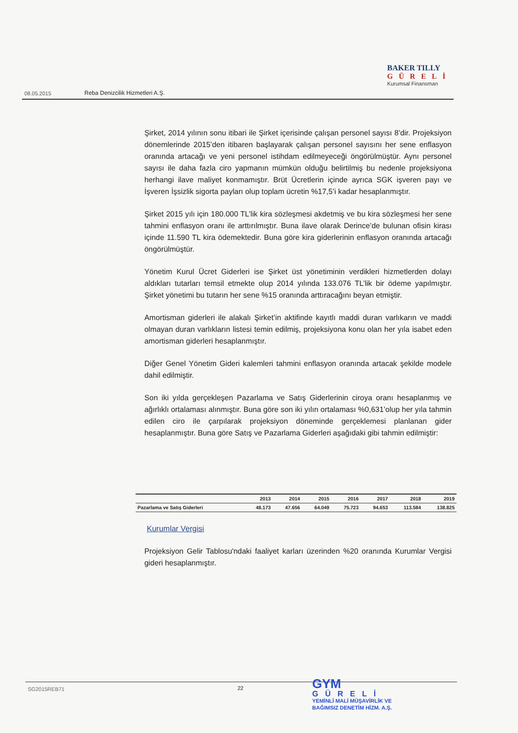BAKER TILLY
GÜRELİ
Kurumsal Finansman
08.05.2015
Reba Denizcilik Hizmetleri A.Ş.
Şirket, 2014 yılının sonu itibari ile Şirket içerisinde çalışan personel sayısı 8’dir. Projeksiyon dönemlerinde 2015’den itibaren başlayarak çalışan personel sayısını her sene enflasyon oranında artacağı ve yeni personel istihdam edilmeyeceği öngörülmüştür. Aynı personel sayısı ile daha fazla ciro yapmanın mümkün olduğu belirtilmiş bu nedenle projeksiyona herhangi ilave maliyet konmamıştır. Brüt Ücretlerin içinde ayrıca SGK işveren payı ve İşveren İşsizlik sigorta payları olup toplam ücretin %17,5’i kadar hesaplanmıştır.
Şirket 2015 yılı için 180.000 TL’lik kira sözleşmesi akdetmiş ve bu kira sözleşmesi her sene tahmini enflasyon oranı ile arttırılmıştır. Buna ilave olarak Derince’de bulunan ofisin kirası içinde 11.590 TL kira ödemektedir. Buna göre kira giderlerinin enflasyon oranında artacağı öngörülmüştür.
Yönetim Kurul Ücret Giderleri ise Şirket üst yönetiminin verdikleri hizmetlerden dolayı aldıkları tutarları temsil etmekte olup 2014 yılında 133.076 TL’lik bir ödeme yapılmıştır. Şirket yönetimi bu tutarın her sene %15 oranında arttıracağını beyan etmiştir.
Amortisman giderleri ile alakalı Şirket’in aktifinde kayıtlı maddi duran varlıkarın ve maddi olmayan duran varlıkların listesi temin edilmiş, projeksiyona konu olan her yıla isabet eden amortisman giderleri hesaplanmıştır.
Diğer Genel Yönetim Gideri kalemleri tahmini enflasyon oranında artacak şekilde modele dahil edilmiştir.
Son iki yılda gerçekleşen Pazarlama ve Satış Giderlerinin ciroya oranı hesaplanmış ve ağırlıklı ortalaması alınmıştır. Buna göre son iki yılın ortalaması %0,631’olup her yıla tahmin edilen ciro ile çarpılarak projeksiyon döneminde gerçeklemesi planlanan gider hesaplanmıştır. Buna göre Satış ve Pazarlama Giderleri aşağıdaki gibi tahmin edilmiştir:
Kurumlar Vergisi
Projeksiyon Gelir Tablosu'ndaki faaliyet karları üzerinden %20 oranında Kurumlar Vergisi gideri hesaplanmıştır.
| | 2013 | 2014 | 2015 | 2016 | 2017 | 2018 | 2019 |
| --- | --- | --- | --- | --- | --- | --- | --- |
| Pazarlama ve Satış Giderleri | 48.173 | 47.656 | 64.049 | 75.723 | 94.653 | 113.584 | 138.825 |
SG2015REB71 22
GYM
GÜRELİ
YEMİNLİ MALİ MÜŞAVİRLİK VE
BAĞIMSIZ DENETİM HİZM. A.Ş.